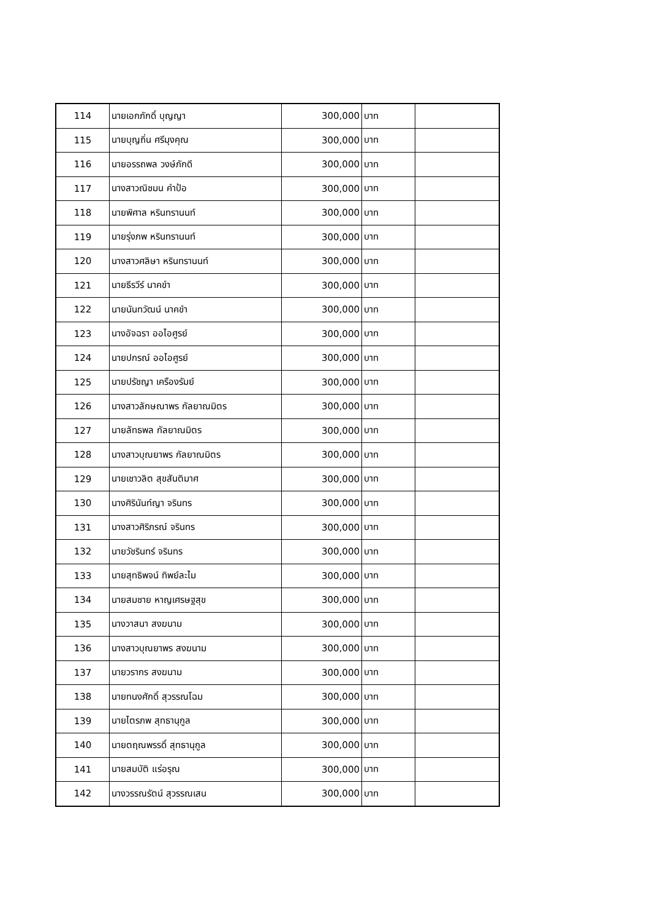| 114 | นายเอกภักดิ์ บุญญา | 300,000 | บาท | |
| 115 | นายบุญถิ่น ศรีมุงคุณ | 300,000 | บาท | |
| 116 | นายอรรถพล วงษ์ภักดี | 300,000 | บาท | |
| 117 | นางสาวณิชมน คำป้อ | 300,000 | บาท | |
| 118 | นายพิศาล หรินทรานนท์ | 300,000 | บาท | |
| 119 | นายรุ่งภพ หรินทรานนท์ | 300,000 | บาท | |
| 120 | นางสาวศลิษา หรินทรานนท์ | 300,000 | บาท | |
| 121 | นายธีรวีร์ นาคขำ | 300,000 | บาท | |
| 122 | นายนันทวัฒน์ นาคขำ | 300,000 | บาท | |
| 123 | นางอัจฉรา ออไอศูรย์ | 300,000 | บาท | |
| 124 | นายปกรณ์ ออไอศูรย์ | 300,000 | บาท | |
| 125 | นายปรัชญา เครืองรัมย์ | 300,000 | บาท | |
| 126 | นางสาวลักษณาพร กัลยาณมิตร | 300,000 | บาท | |
| 127 | นายลัทธพล กัลยาณมิตร | 300,000 | บาท | |
| 128 | นางสาวบุณยาพร กัลยาณมิตร | 300,000 | บาท | |
| 129 | นายเชาวลิต สุขสันติมาศ | 300,000 | บาท | |
| 130 | นางศิรินันท์ญา จรินทร | 300,000 | บาท | |
| 131 | นางสาวศิริภรณ์ จรินทร | 300,000 | บาท | |
| 132 | นายวัชรินทร์ จรินทร | 300,000 | บาท | |
| 133 | นายสุทธิพจน์ ทิพย์ละไม | 300,000 | บาท | |
| 134 | นายสมชาย หาญเศรษฐสุข | 300,000 | บาท | |
| 135 | นางวาสนา สงฆนาม | 300,000 | บาท | |
| 136 | นางสาวบุณยาพร สงฆนาม | 300,000 | บาท | |
| 137 | นายวรากร สงฆนาม | 300,000 | บาท | |
| 138 | นายทนงศักดิ์ สุวรรณโฉม | 300,000 | บาท | |
| 139 | นายไตรภพ สุทธานุกูล | 300,000 | บาท | |
| 140 | นายตฤณพรรดิ์ สุทธานุกูล | 300,000 | บาท | |
| 141 | นายสมบัติ แร่อรุณ | 300,000 | บาท | |
| 142 | นางวรรณรัตน์ สุวรรณเสน | 300,000 | บาท | |